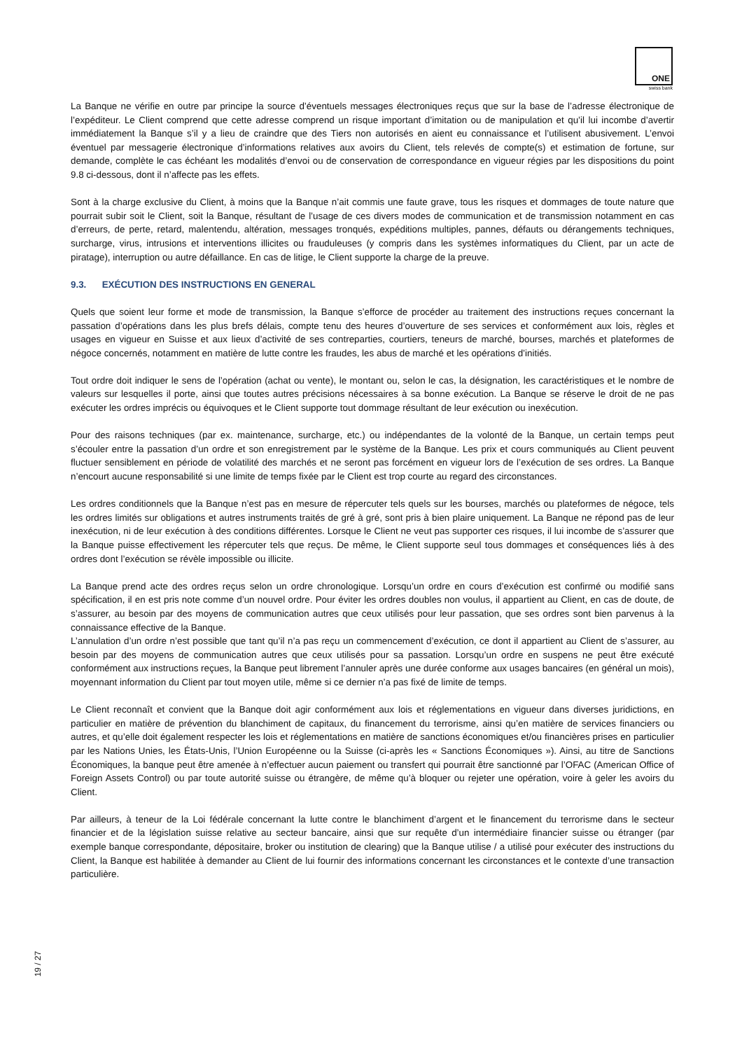ONE
swiss bank
La Banque ne vérifie en outre par principe la source d’éventuels messages électroniques reçus que sur la base de l’adresse électronique de l’expéditeur. Le Client comprend que cette adresse comprend un risque important d’imitation ou de manipulation et qu’il lui incombe d’avertir immédiatement la Banque s’il y a lieu de craindre que des Tiers non autorisés en aient eu connaissance et l’utilisent abusivement. L’envoi éventuel par messagerie électronique d’informations relatives aux avoirs du Client, tels relevés de compte(s) et estimation de fortune, sur demande, complète le cas échéant les modalités d’envoi ou de conservation de correspondance en vigueur régies par les dispositions du point 9.8 ci-dessous, dont il n’affecte pas les effets.
Sont à la charge exclusive du Client, à moins que la Banque n’ait commis une faute grave, tous les risques et dommages de toute nature que pourrait subir soit le Client, soit la Banque, résultant de l’usage de ces divers modes de communication et de transmission notamment en cas d’erreurs, de perte, retard, malentendu, altération, messages tronqués, expéditions multiples, pannes, défauts ou dérangements techniques, surcharge, virus, intrusions et interventions illicites ou frauduleuses (y compris dans les systèmes informatiques du Client, par un acte de piratage), interruption ou autre défaillance. En cas de litige, le Client supporte la charge de la preuve.
9.3. EXÉCUTION DES INSTRUCTIONS EN GENERAL
Quels que soient leur forme et mode de transmission, la Banque s’efforce de procéder au traitement des instructions reçues concernant la passation d’opérations dans les plus brefs délais, compte tenu des heures d’ouverture de ses services et conformément aux lois, règles et usages en vigueur en Suisse et aux lieux d’activité de ses contreparties, courtiers, teneurs de marché, bourses, marchés et plateformes de négoce concernés, notamment en matière de lutte contre les fraudes, les abus de marché et les opérations d’initiés.
Tout ordre doit indiquer le sens de l’opération (achat ou vente), le montant ou, selon le cas, la désignation, les caractéristiques et le nombre de valeurs sur lesquelles il porte, ainsi que toutes autres précisions nécessaires à sa bonne exécution. La Banque se réserve le droit de ne pas exécuter les ordres imprécis ou équivoques et le Client supporte tout dommage résultant de leur exécution ou inexécution.
Pour des raisons techniques (par ex. maintenance, surcharge, etc.) ou indépendantes de la volonté de la Banque, un certain temps peut s’écouler entre la passation d’un ordre et son enregistrement par le système de la Banque. Les prix et cours communiqués au Client peuvent fluctuer sensiblement en période de volatilité des marchés et ne seront pas forcément en vigueur lors de l’exécution de ses ordres. La Banque n’encourt aucune responsabilité si une limite de temps fixée par le Client est trop courte au regard des circonstances.
Les ordres conditionnels que la Banque n’est pas en mesure de répercuter tels quels sur les bourses, marchés ou plateformes de négoce, tels les ordres limités sur obligations et autres instruments traités de gré à gré, sont pris à bien plaire uniquement. La Banque ne répond pas de leur inexécution, ni de leur exécution à des conditions différentes. Lorsque le Client ne veut pas supporter ces risques, il lui incombe de s’assurer que la Banque puisse effectivement les répercuter tels que reçus. De même, le Client supporte seul tous dommages et conséquences liés à des ordres dont l’exécution se révèle impossible ou illicite.
La Banque prend acte des ordres reçus selon un ordre chronologique. Lorsqu’un ordre en cours d’exécution est confirmé ou modifié sans spécification, il en est pris note comme d’un nouvel ordre. Pour éviter les ordres doubles non voulus, il appartient au Client, en cas de doute, de s’assurer, au besoin par des moyens de communication autres que ceux utilisés pour leur passation, que ses ordres sont bien parvenus à la connaissance effective de la Banque.
L’annulation d’un ordre n’est possible que tant qu’il n’a pas reçu un commencement d’exécution, ce dont il appartient au Client de s’assurer, au besoin par des moyens de communication autres que ceux utilisés pour sa passation. Lorsqu’un ordre en suspens ne peut être exécuté conformément aux instructions reçues, la Banque peut librement l’annuler après une durée conforme aux usages bancaires (en général un mois), moyennant information du Client par tout moyen utile, même si ce dernier n’a pas fixé de limite de temps.
Le Client reconnaît et convient que la Banque doit agir conformément aux lois et réglementations en vigueur dans diverses juridictions, en particulier en matière de prévention du blanchiment de capitaux, du financement du terrorisme, ainsi qu’en matière de services financiers ou autres, et qu’elle doit également respecter les lois et réglementations en matière de sanctions économiques et/ou financières prises en particulier par les Nations Unies, les États-Unis, l’Union Européenne ou la Suisse (ci-après les « Sanctions Économiques »). Ainsi, au titre de Sanctions Économiques, la banque peut être amenée à n’effectuer aucun paiement ou transfert qui pourrait être sanctionné par l’OFAC (American Office of Foreign Assets Control) ou par toute autorité suisse ou étrangère, de même qu’à bloquer ou rejeter une opération, voire à geler les avoirs du Client.
Par ailleurs, à teneur de la Loi fédérale concernant la lutte contre le blanchiment d’argent et le financement du terrorisme dans le secteur financier et de la législation suisse relative au secteur bancaire, ainsi que sur requête d’un intermédiaire financier suisse ou étranger (par exemple banque correspondante, dépositaire, broker ou institution de clearing) que la Banque utilise / a utilisé pour exécuter des instructions du Client, la Banque est habilitée à demander au Client de lui fournir des informations concernant les circonstances et le contexte d’une transaction particulière.
19 / 27